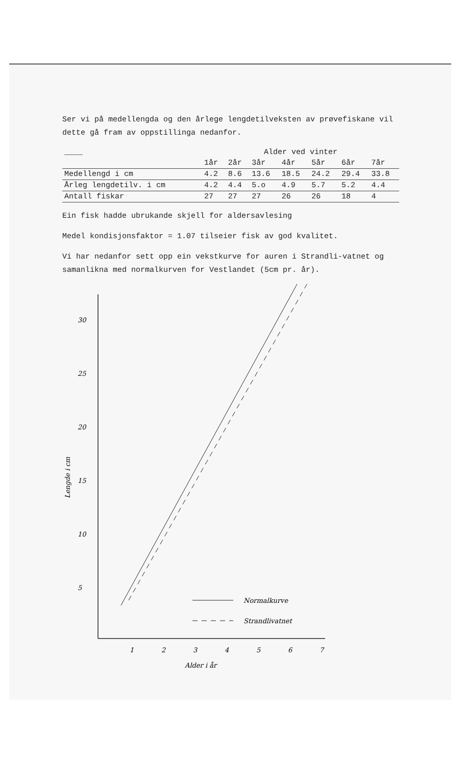Ser vi på medellengda og den årlege lengdetilveksten av prøvefiskane vil dette gå fram av oppstillinga nedanfor.
| ____ | Alder ved vinter | | | | | | |
| --- | --- | --- | --- | --- | --- | --- | --- |
| | 1år | 2år | 3år | 4år | 5år | 6år | 7år |
| Medellengd i cm | 4.2 | 8.6 | 13.6 | 18.5 | 24.2 | 29.4 | 33.8 |
| Årleg lengdetilv. i cm | 4.2 | 4.4 | 5.o | 4.9 | 5.7 | 5.2 | 4.4 |
| Antall fiskar | 27 | 27 | 27 | 26 | 26 | 18 | 4 |
Ein fisk hadde ubrukande skjell for aldersavlesing
Medel kondisjonsfaktor = 1.07 tilseier fisk av god kvalitet.
Vi har nedanfor sett opp ein vekstkurve for auren i Strandli-vatnet og samanlikna med normalkurven for Vestlandet (5cm pr. år).
30
25
20
15
10
5
1
2
3
4
5
6
7
Alder i år
Lengde i cm
Normalkurve
Strandlivatnet